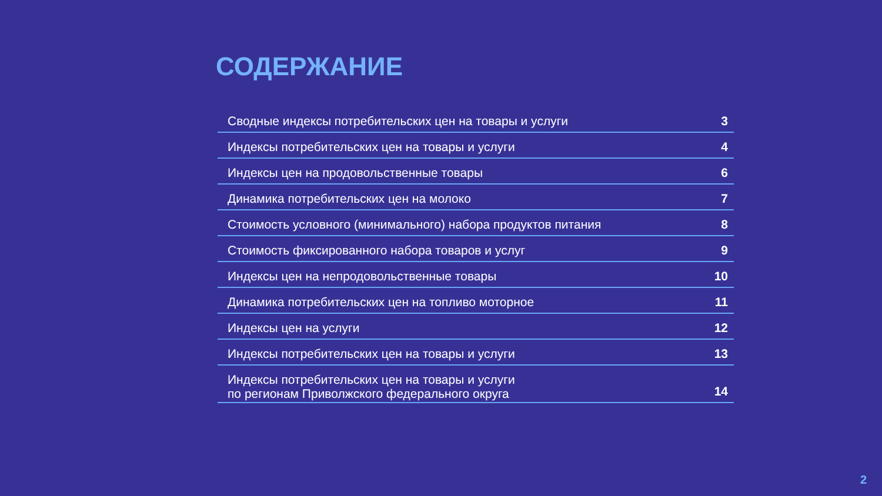СОДЕРЖАНИЕ
Сводные индексы потребительских цен на товары и услуги 3
Индексы потребительских цен на товары и услуги 4
Индексы цен на продовольственные товары 6
Динамика потребительских цен на молоко 7
Стоимость условного (минимального) набора продуктов питания 8
Стоимость фиксированного набора товаров и услуг 9
Индексы цен на непродовольственные товары 10
Динамика потребительских цен на топливо моторное 11
Индексы цен на услуги 12
Индексы потребительских цен на товары и услуги 13
Индексы потребительских цен на товары и услуги
по регионам Приволжского федерального округа 14
2